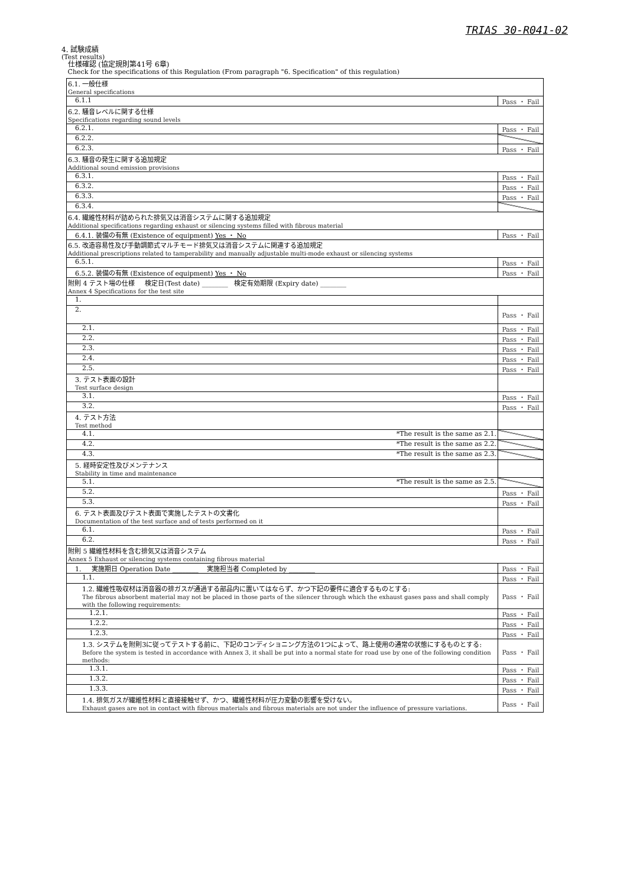TRIAS 30-R041-02
4. 試験成績
(Test results)
仕様確認 (協定規則第41号 6章)
Check for the specifications of this Regulation (From paragraph "6. Specification" of this regulation)
| 6.1. 一般仕様 General specifications | |
| 6.1.1 | Pass ・ Fail |
| 6.2. 騒音レベルに関する仕様 Specifications regarding sound levels | |
| 6.2.1. | Pass ・ Fail |
| 6.2.2. | |
| 6.2.3. | Pass ・ Fail |
| 6.3. 騒音の発生に関する追加規定 Additional sound emission provisions | |
| 6.3.1. | Pass ・ Fail |
| 6.3.2. | Pass ・ Fail |
| 6.3.3. | Pass ・ Fail |
| 6.3.4. | |
| 6.4. 繊維性材料が詰められた排気又は消音システムに関する追加規定 Additional specifications regarding exhaust or silencing systems filled with fibrous material | |
| 6.4.1. 装備の有無 (Existence of equipment) Yes ・ No | Pass ・ Fail |
| 6.5. 改造容易性及び手動調節式マルチモード排気又は消音システムに関連する追加規定 Additional prescriptions related to tamperability and manually adjustable multi-mode exhaust or silencing systems | |
| 6.5.1. | Pass ・ Fail |
| 6.5.2. 装備の有無 (Existence of equipment) Yes ・ No | Pass ・ Fail |
| 附則 4 テスト場の仕様 検定日(Test date) ________ 検定有効期限 (Expiry date) ________ Annex 4 Specifications for the test site | |
| 1. | |
| 2. | Pass ・ Fail |
| 2.1. | Pass ・ Fail |
| 2.2. | Pass ・ Fail |
| 2.3. | Pass ・ Fail |
| 2.4. | Pass ・ Fail |
| 2.5. | Pass ・ Fail |
| 3. テスト表面の設計 Test surface design | |
| 3.1. | Pass ・ Fail |
| 3.2. | Pass ・ Fail |
| 4. テスト方法 Test method | |
| 4.1. *The result is the same as 2.1. | |
| 4.2. *The result is the same as 2.2. | |
| 4.3. *The result is the same as 2.3. | |
| 5. 経時安定性及びメンテナンス Stability in time and maintenance | |
| 5.1. *The result is the same as 2.5. | |
| 5.2. | Pass ・ Fail |
| 5.3. | Pass ・ Fail |
| 6. テスト表面及びテスト表面で実施したテストの文書化 Documentation of the test surface and of tests performed on it | |
| 6.1. | Pass ・ Fail |
| 6.2. | Pass ・ Fail |
| 附則 5 繊維性材料を含む排気又は消音システム Annex 5 Exhaust or silencing systems containing fibrous material | |
| 1. 実施期日 Operation Date ________ 実施担当者 Completed by ________ | Pass ・ Fail |
| 1.1. | Pass ・ Fail |
| 1.2. 繊維性吸収材は消音器の排ガスが通過する部品内に置いてはならず、かつ下記の要件に適合するものとする: The fibrous absorbent material may not be placed in those parts of the silencer through which the exhaust gases pass and shall comply with the following requirements: | Pass ・ Fail |
| 1.2.1. | Pass ・ Fail |
| 1.2.2. | Pass ・ Fail |
| 1.2.3. | Pass ・ Fail |
| 1.3. システムを附則3に従ってテストする前に、下記のコンディショニング方法の1つによって、路上使用の通常の状態にするものとする: Before the system is tested in accordance with Annex 3, it shall be put into a normal state for road use by one of the following condition methods: | Pass ・ Fail |
| 1.3.1. | Pass ・ Fail |
| 1.3.2. | Pass ・ Fail |
| 1.3.3. | Pass ・ Fail |
| 1.4. 排気ガスが繊維性材料と直接接触せず、かつ、繊維性材料が圧力変動の影響を受けない。 Exhaust gases are not in contact with fibrous materials and fibrous materials are not under the influence of pressure variations. | Pass ・ Fail |